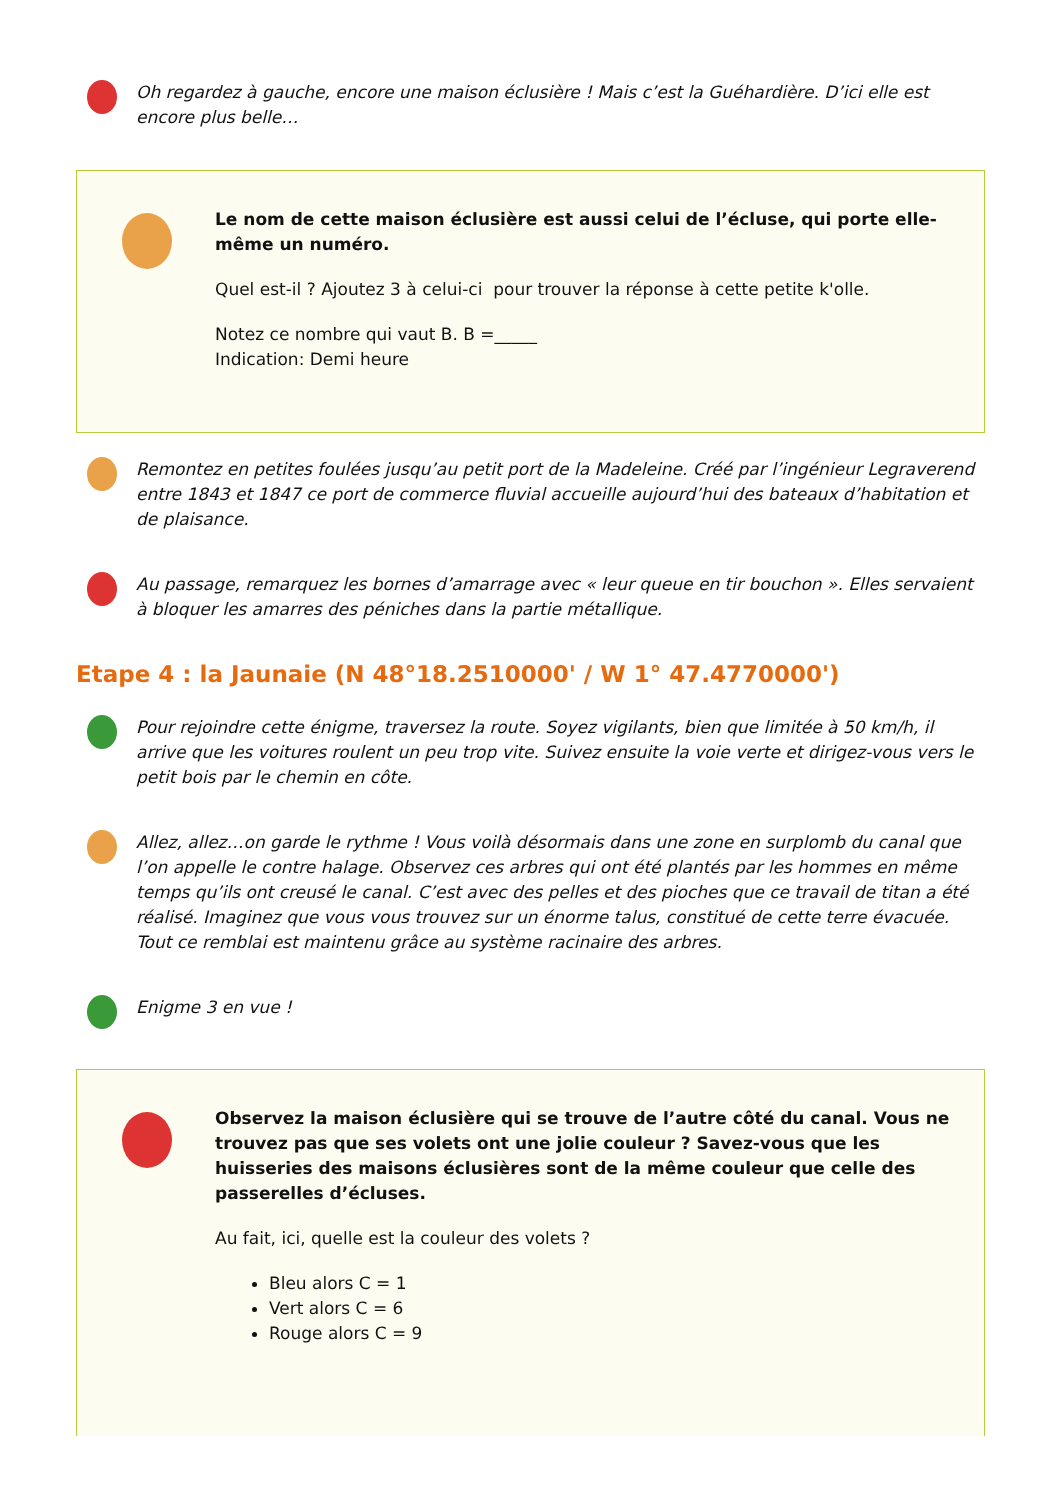Oh regardez à gauche, encore une maison éclusière ! Mais c’est la Guéhardière. D’ici elle est encore plus belle…
Le nom de cette maison éclusière est aussi celui de l’écluse, qui porte elle-même un numéro.
Quel est-il ? Ajoutez 3 à celui-ci pour trouver la réponse à cette petite k'olle.
Notez ce nombre qui vaut B. B =_____
Indication: Demi heure
Remontez en petites foulées jusqu’au petit port de la Madeleine. Créé par l’ingénieur Legraverend entre 1843 et 1847 ce port de commerce fluvial accueille aujourd’hui des bateaux d’habitation et de plaisance.
Au passage, remarquez les bornes d’amarrage avec « leur queue en tir bouchon ». Elles servaient à bloquer les amarres des péniches dans la partie métallique.
Etape 4 : la Jaunaie (N 48°18.2510000' / W 1° 47.4770000')
Pour rejoindre cette énigme, traversez la route. Soyez vigilants, bien que limitée à 50 km/h, il arrive que les voitures roulent un peu trop vite. Suivez ensuite la voie verte et dirigez-vous vers le petit bois par le chemin en côte.
Allez, allez…on garde le rythme ! Vous voilà désormais dans une zone en surplomb du canal que l’on appelle le contre halage. Observez ces arbres qui ont été plantés par les hommes en même temps qu’ils ont creusé le canal. C’est avec des pelles et des pioches que ce travail de titan a été réalisé. Imaginez que vous vous trouvez sur un énorme talus, constitué de cette terre évacuée. Tout ce remblai est maintenu grâce au système racinaire des arbres.
Enigme 3 en vue !
Observez la maison éclusière qui se trouve de l’autre côté du canal. Vous ne trouvez pas que ses volets ont une jolie couleur ? Savez-vous que les huisseries des maisons éclusières sont de la même couleur que celle des passerelles d’écluses.
Au fait, ici, quelle est la couleur des volets ?
Bleu alors C = 1
Vert alors C = 6
Rouge alors C = 9